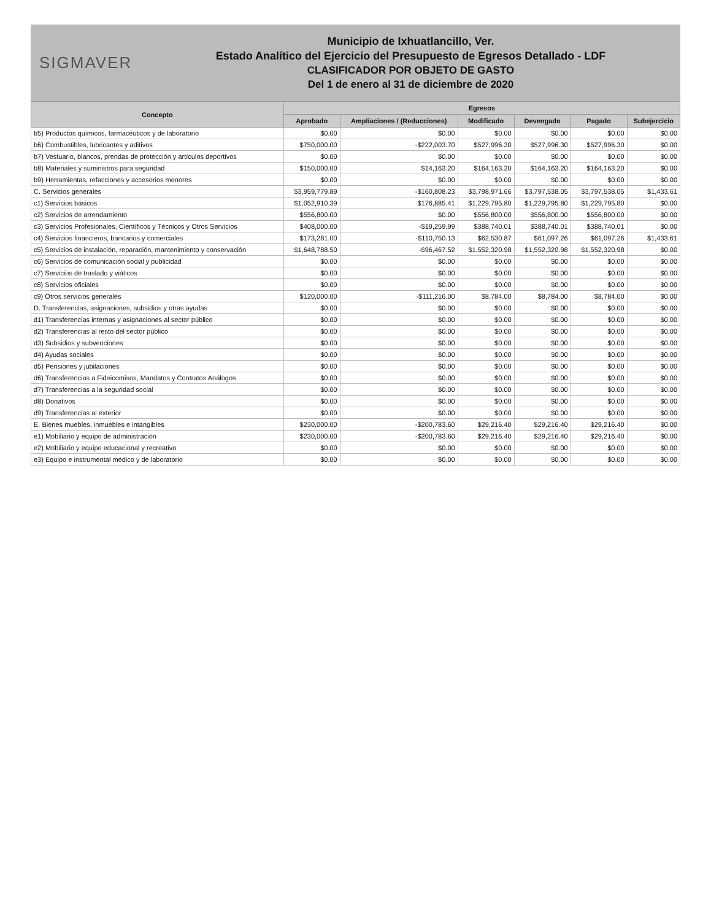SIGMAVER
Municipio de Ixhuatlancillo, Ver.
Estado Analítico del Ejercicio del Presupuesto de Egresos Detallado - LDF
CLASIFICADOR POR OBJETO DE GASTO
Del 1 de enero al 31 de diciembre de 2020
| Concepto | Egresos | | | | | |
| --- | --- | --- | --- | --- | --- | --- |
| | Aprobado | Ampliaciones / (Reducciones) | Modificado | Devengado | Pagado | Subejercicio |
| b5) Productos químicos, farmacéuticos y de laboratorio | $0.00 | $0.00 | $0.00 | $0.00 | $0.00 | $0.00 |
| b6) Combustibles, lubricantes y aditivos | $750,000.00 | -$222,003.70 | $527,996.30 | $527,996.30 | $527,996.30 | $0.00 |
| b7) Vestuario, blancos, prendas de protección y artículos deportivos | $0.00 | $0.00 | $0.00 | $0.00 | $0.00 | $0.00 |
| b8) Materiales y suministros para seguridad | $150,000.00 | $14,163.20 | $164,163.20 | $164,163.20 | $164,163.20 | $0.00 |
| b9) Herramientas, refacciones y accesorios menores | $0.00 | $0.00 | $0.00 | $0.00 | $0.00 | $0.00 |
| C. Servicios generales | $3,959,779.89 | -$160,808.23 | $3,798,971.66 | $3,797,538.05 | $3,797,538.05 | $1,433.61 |
| c1) Servicios básicos | $1,052,910.39 | $176,885.41 | $1,229,795.80 | $1,229,795.80 | $1,229,795.80 | $0.00 |
| c2) Servicios de arrendamiento | $556,800.00 | $0.00 | $556,800.00 | $556,800.00 | $556,800.00 | $0.00 |
| c3) Servicios Profesionales, Científicos y Técnicos y Otros Servicios | $408,000.00 | -$19,259.99 | $388,740.01 | $388,740.01 | $388,740.01 | $0.00 |
| c4) Servicios financieros, bancarios y comerciales | $173,281.00 | -$110,750.13 | $62,530.87 | $61,097.26 | $61,097.26 | $1,433.61 |
| c5) Servicios de instalación, reparación, mantenimiento y conservación | $1,648,788.50 | -$96,467.52 | $1,552,320.98 | $1,552,320.98 | $1,552,320.98 | $0.00 |
| c6) Servicios de comunicación social y publicidad | $0.00 | $0.00 | $0.00 | $0.00 | $0.00 | $0.00 |
| c7) Servicios de traslado y viáticos | $0.00 | $0.00 | $0.00 | $0.00 | $0.00 | $0.00 |
| c8) Servicios oficiales | $0.00 | $0.00 | $0.00 | $0.00 | $0.00 | $0.00 |
| c9) Otros servicios generales | $120,000.00 | -$111,216.00 | $8,784.00 | $8,784.00 | $8,784.00 | $0.00 |
| D. Transferencias, asignaciones, subsidios y otras ayudas | $0.00 | $0.00 | $0.00 | $0.00 | $0.00 | $0.00 |
| d1) Transferencias internas y asignaciones al sector público | $0.00 | $0.00 | $0.00 | $0.00 | $0.00 | $0.00 |
| d2) Transferencias al resto del sector público | $0.00 | $0.00 | $0.00 | $0.00 | $0.00 | $0.00 |
| d3) Subsidios y subvenciones | $0.00 | $0.00 | $0.00 | $0.00 | $0.00 | $0.00 |
| d4) Ayudas sociales | $0.00 | $0.00 | $0.00 | $0.00 | $0.00 | $0.00 |
| d5) Pensiones y jubilaciones | $0.00 | $0.00 | $0.00 | $0.00 | $0.00 | $0.00 |
| d6) Transferencias a Fideicomisos, Mandatos y Contratos Análogos | $0.00 | $0.00 | $0.00 | $0.00 | $0.00 | $0.00 |
| d7) Transferencias a la seguridad social | $0.00 | $0.00 | $0.00 | $0.00 | $0.00 | $0.00 |
| d8) Donativos | $0.00 | $0.00 | $0.00 | $0.00 | $0.00 | $0.00 |
| d9) Transferencias al exterior | $0.00 | $0.00 | $0.00 | $0.00 | $0.00 | $0.00 |
| E. Bienes muebles, inmuebles e intangibles | $230,000.00 | -$200,783.60 | $29,216.40 | $29,216.40 | $29,216.40 | $0.00 |
| e1) Mobiliario y equipo de administración | $230,000.00 | -$200,783.60 | $29,216.40 | $29,216.40 | $29,216.40 | $0.00 |
| e2) Mobiliario y equipo educacional y recreativo | $0.00 | $0.00 | $0.00 | $0.00 | $0.00 | $0.00 |
| e3) Equipo e instrumental médico y de laboratorio | $0.00 | $0.00 | $0.00 | $0.00 | $0.00 | $0.00 |